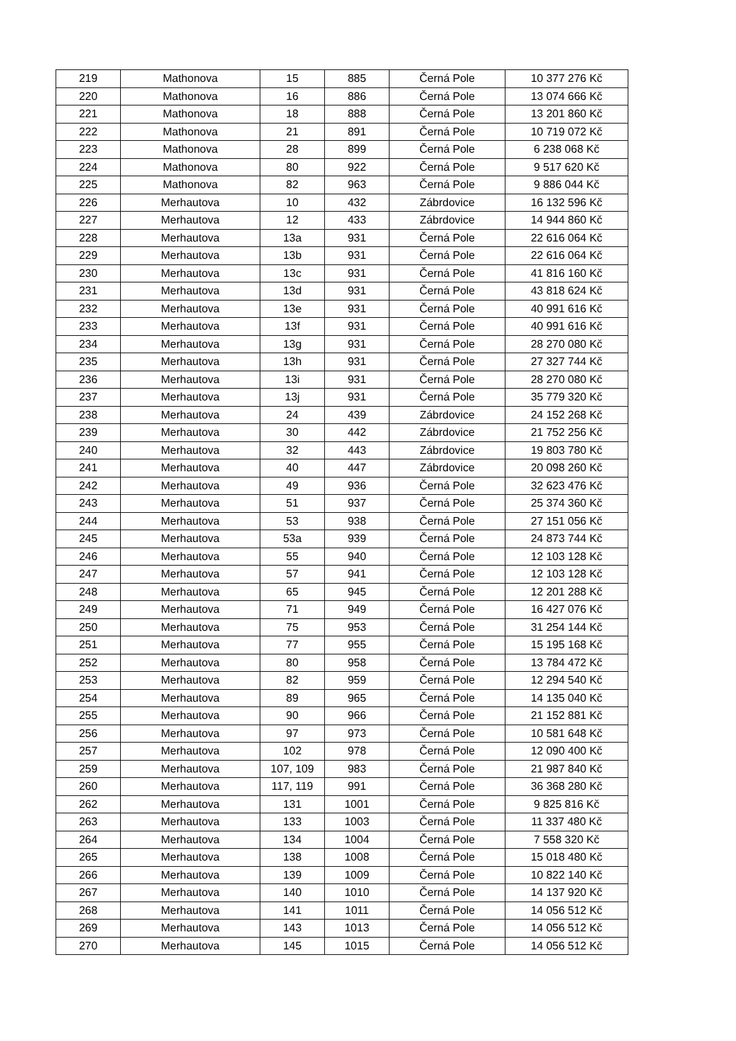| 219 | Mathonova | 15 | 885 | Černá Pole | 10 377 276 Kč |
| 220 | Mathonova | 16 | 886 | Černá Pole | 13 074 666 Kč |
| 221 | Mathonova | 18 | 888 | Černá Pole | 13 201 860 Kč |
| 222 | Mathonova | 21 | 891 | Černá Pole | 10 719 072 Kč |
| 223 | Mathonova | 28 | 899 | Černá Pole | 6 238 068 Kč |
| 224 | Mathonova | 80 | 922 | Černá Pole | 9 517 620 Kč |
| 225 | Mathonova | 82 | 963 | Černá Pole | 9 886 044 Kč |
| 226 | Merhautova | 10 | 432 | Zábrdovice | 16 132 596 Kč |
| 227 | Merhautova | 12 | 433 | Zábrdovice | 14 944 860 Kč |
| 228 | Merhautova | 13a | 931 | Černá Pole | 22 616 064 Kč |
| 229 | Merhautova | 13b | 931 | Černá Pole | 22 616 064 Kč |
| 230 | Merhautova | 13c | 931 | Černá Pole | 41 816 160 Kč |
| 231 | Merhautova | 13d | 931 | Černá Pole | 43 818 624 Kč |
| 232 | Merhautova | 13e | 931 | Černá Pole | 40 991 616 Kč |
| 233 | Merhautova | 13f | 931 | Černá Pole | 40 991 616 Kč |
| 234 | Merhautova | 13g | 931 | Černá Pole | 28 270 080 Kč |
| 235 | Merhautova | 13h | 931 | Černá Pole | 27 327 744 Kč |
| 236 | Merhautova | 13i | 931 | Černá Pole | 28 270 080 Kč |
| 237 | Merhautova | 13j | 931 | Černá Pole | 35 779 320 Kč |
| 238 | Merhautova | 24 | 439 | Zábrdovice | 24 152 268 Kč |
| 239 | Merhautova | 30 | 442 | Zábrdovice | 21 752 256 Kč |
| 240 | Merhautova | 32 | 443 | Zábrdovice | 19 803 780 Kč |
| 241 | Merhautova | 40 | 447 | Zábrdovice | 20 098 260 Kč |
| 242 | Merhautova | 49 | 936 | Černá Pole | 32 623 476 Kč |
| 243 | Merhautova | 51 | 937 | Černá Pole | 25 374 360 Kč |
| 244 | Merhautova | 53 | 938 | Černá Pole | 27 151 056 Kč |
| 245 | Merhautova | 53a | 939 | Černá Pole | 24 873 744 Kč |
| 246 | Merhautova | 55 | 940 | Černá Pole | 12 103 128 Kč |
| 247 | Merhautova | 57 | 941 | Černá Pole | 12 103 128 Kč |
| 248 | Merhautova | 65 | 945 | Černá Pole | 12 201 288 Kč |
| 249 | Merhautova | 71 | 949 | Černá Pole | 16 427 076 Kč |
| 250 | Merhautova | 75 | 953 | Černá Pole | 31 254 144 Kč |
| 251 | Merhautova | 77 | 955 | Černá Pole | 15 195 168 Kč |
| 252 | Merhautova | 80 | 958 | Černá Pole | 13 784 472 Kč |
| 253 | Merhautova | 82 | 959 | Černá Pole | 12 294 540 Kč |
| 254 | Merhautova | 89 | 965 | Černá Pole | 14 135 040 Kč |
| 255 | Merhautova | 90 | 966 | Černá Pole | 21 152 881 Kč |
| 256 | Merhautova | 97 | 973 | Černá Pole | 10 581 648 Kč |
| 257 | Merhautova | 102 | 978 | Černá Pole | 12 090 400 Kč |
| 259 | Merhautova | 107, 109 | 983 | Černá Pole | 21 987 840 Kč |
| 260 | Merhautova | 117, 119 | 991 | Černá Pole | 36 368 280 Kč |
| 262 | Merhautova | 131 | 1001 | Černá Pole | 9 825 816 Kč |
| 263 | Merhautova | 133 | 1003 | Černá Pole | 11 337 480 Kč |
| 264 | Merhautova | 134 | 1004 | Černá Pole | 7 558 320 Kč |
| 265 | Merhautova | 138 | 1008 | Černá Pole | 15 018 480 Kč |
| 266 | Merhautova | 139 | 1009 | Černá Pole | 10 822 140 Kč |
| 267 | Merhautova | 140 | 1010 | Černá Pole | 14 137 920 Kč |
| 268 | Merhautova | 141 | 1011 | Černá Pole | 14 056 512 Kč |
| 269 | Merhautova | 143 | 1013 | Černá Pole | 14 056 512 Kč |
| 270 | Merhautova | 145 | 1015 | Černá Pole | 14 056 512 Kč |